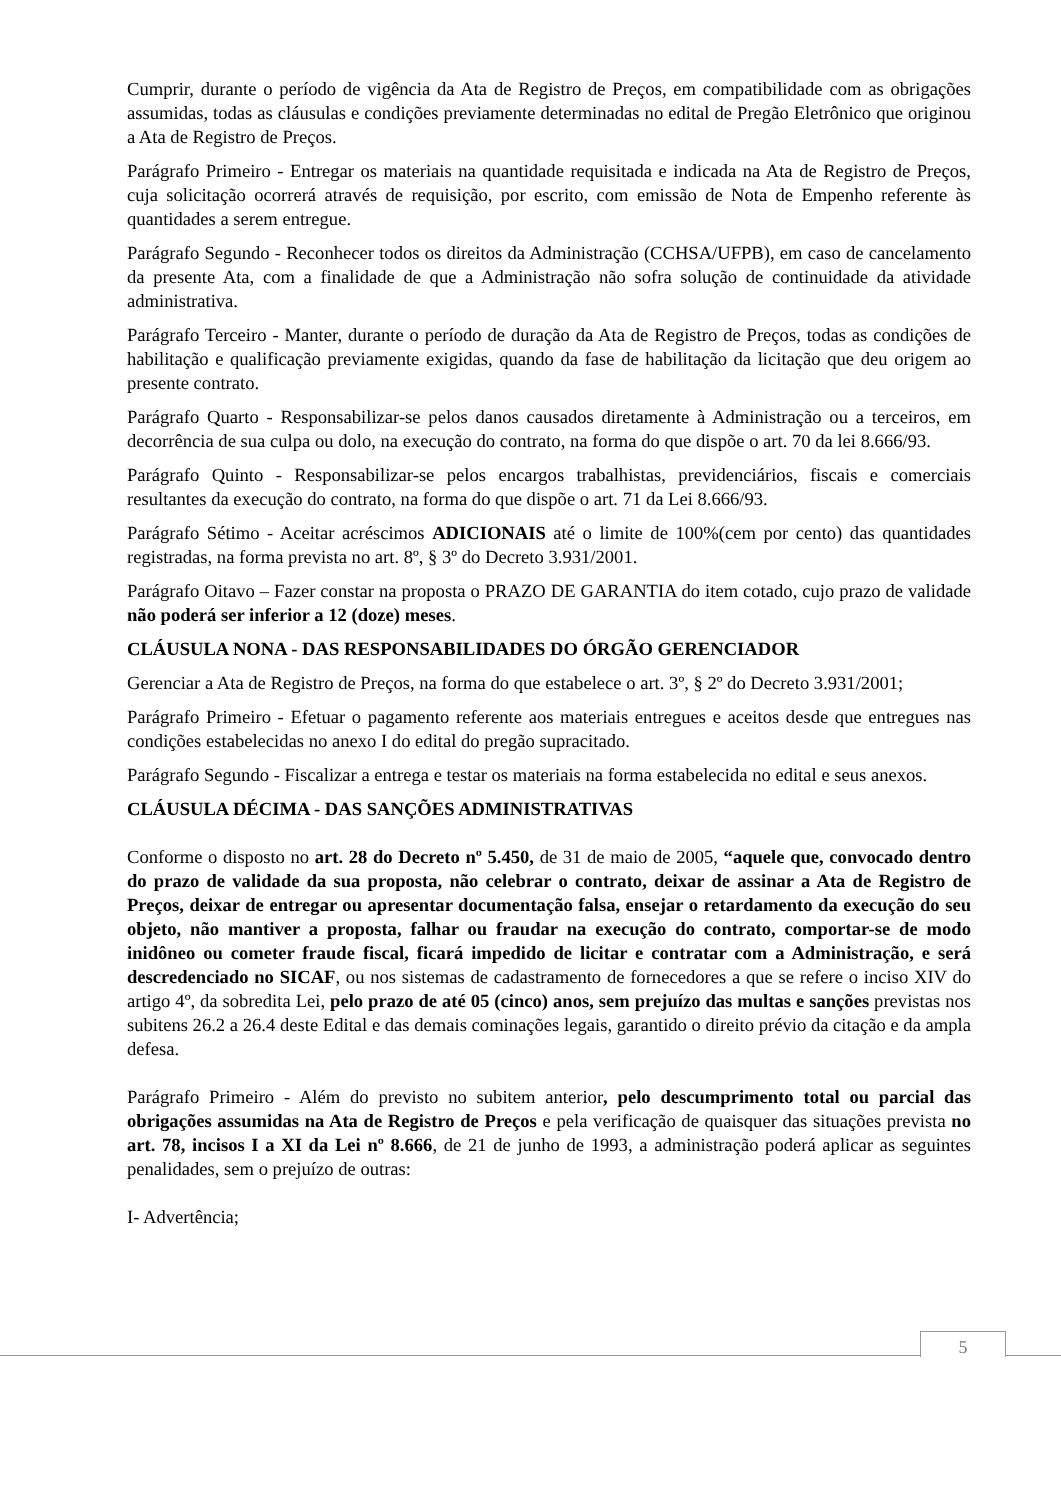Cumprir, durante o período de vigência da Ata de Registro de Preços, em compatibilidade com as obrigações assumidas, todas as cláusulas e condições previamente determinadas no edital de Pregão Eletrônico que originou a Ata de Registro de Preços.
Parágrafo Primeiro - Entregar os materiais na quantidade requisitada e indicada na Ata de Registro de Preços, cuja solicitação ocorrerá através de requisição, por escrito, com emissão de Nota de Empenho referente às quantidades a serem entregue.
Parágrafo Segundo - Reconhecer todos os direitos da Administração (CCHSA/UFPB), em caso de cancelamento da presente Ata, com a finalidade de que a Administração não sofra solução de continuidade da atividade administrativa.
Parágrafo Terceiro - Manter, durante o período de duração da Ata de Registro de Preços, todas as condições de habilitação e qualificação previamente exigidas, quando da fase de habilitação da licitação que deu origem ao presente contrato.
Parágrafo Quarto - Responsabilizar-se pelos danos causados diretamente à Administração ou a terceiros, em decorrência de sua culpa ou dolo, na execução do contrato, na forma do que dispõe o art. 70 da lei 8.666/93.
Parágrafo Quinto - Responsabilizar-se pelos encargos trabalhistas, previdenciários, fiscais e comerciais resultantes da execução do contrato, na forma do que dispõe o art. 71 da Lei 8.666/93.
Parágrafo Sétimo - Aceitar acréscimos ADICIONAIS até o limite de 100%(cem por cento) das quantidades registradas, na forma prevista no art. 8º, § 3º do Decreto 3.931/2001.
Parágrafo Oitavo – Fazer constar na proposta o PRAZO DE GARANTIA do item cotado, cujo prazo de validade não poderá ser inferior a 12 (doze) meses.
CLÁUSULA NONA - DAS RESPONSABILIDADES DO ÓRGÃO GERENCIADOR
Gerenciar a Ata de Registro de Preços, na forma do que estabelece o art. 3º, § 2º do Decreto 3.931/2001;
Parágrafo Primeiro - Efetuar o pagamento referente aos materiais entregues e aceitos desde que entregues nas condições estabelecidas no anexo I do edital do pregão supracitado.
Parágrafo Segundo - Fiscalizar a entrega e testar os materiais na forma estabelecida no edital e seus anexos.
CLÁUSULA DÉCIMA - DAS SANÇÕES ADMINISTRATIVAS
Conforme o disposto no art. 28 do Decreto nº 5.450, de 31 de maio de 2005, “aquele que, convocado dentro do prazo de validade da sua proposta, não celebrar o contrato, deixar de assinar a Ata de Registro de Preços, deixar de entregar ou apresentar documentação falsa, ensejar o retardamento da execução do seu objeto, não mantiver a proposta, falhar ou fraudar na execução do contrato, comportar-se de modo inidôneo ou cometer fraude fiscal, ficará impedido de licitar e contratar com a Administração, e será descredenciado no SICAF, ou nos sistemas de cadastramento de fornecedores a que se refere o inciso XIV do artigo 4º, da sobredita Lei, pelo prazo de até 05 (cinco) anos, sem prejuízo das multas e sanções previstas nos subitens 26.2 a 26.4 deste Edital e das demais cominações legais, garantido o direito prévio da citação e da ampla defesa.
Parágrafo Primeiro - Além do previsto no subitem anterior, pelo descumprimento total ou parcial das obrigações assumidas na Ata de Registro de Preços e pela verificação de quaisquer das situações prevista no art. 78, incisos I a XI da Lei nº 8.666, de 21 de junho de 1993, a administração poderá aplicar as seguintes penalidades, sem o prejuízo de outras:
I- Advertência;
5